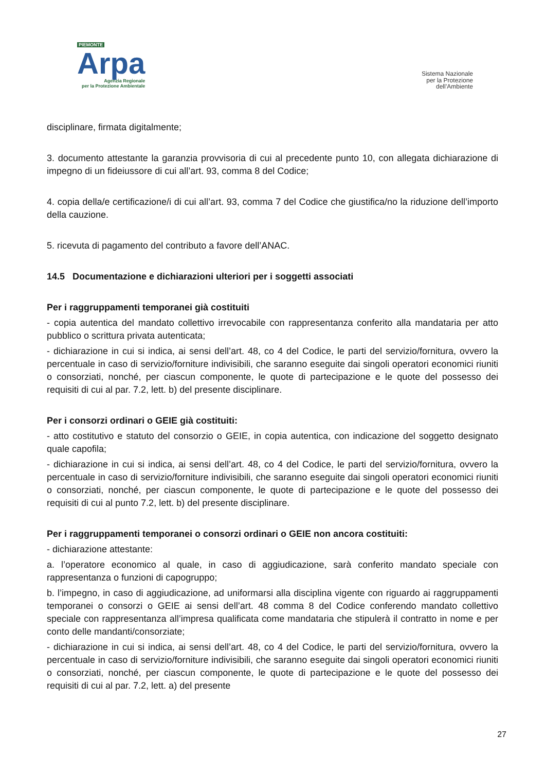PIEMONTE
Arpa
Agenzia Regionale
per la Protezione Ambientale
Sistema Nazionale
per la Protezione
dell’Ambiente
disciplinare, firmata digitalmente;
3. documento attestante la garanzia provvisoria di cui al precedente punto 10, con allegata dichiarazione di impegno di un fideiussore di cui all’art. 93, comma 8 del Codice;
4. copia della/e certificazione/i di cui all’art. 93, comma 7 del Codice che giustifica/no la riduzione dell’importo della cauzione.
5. ricevuta di pagamento del contributo a favore dell’ANAC.
14.5 Documentazione e dichiarazioni ulteriori per i soggetti associati
Per i raggruppamenti temporanei già costituiti
- copia autentica del mandato collettivo irrevocabile con rappresentanza conferito alla mandataria per atto pubblico o scrittura privata autenticata;
- dichiarazione in cui si indica, ai sensi dell’art. 48, co 4 del Codice, le parti del servizio/fornitura, ovvero la percentuale in caso di servizio/forniture indivisibili, che saranno eseguite dai singoli operatori economici riuniti o consorziati, nonché, per ciascun componente, le quote di partecipazione e le quote del possesso dei requisiti di cui al par. 7.2, lett. b) del presente disciplinare.
Per i consorzi ordinari o GEIE già costituiti:
- atto costitutivo e statuto del consorzio o GEIE, in copia autentica, con indicazione del soggetto designato quale capofila;
- dichiarazione in cui si indica, ai sensi dell’art. 48, co 4 del Codice, le parti del servizio/fornitura, ovvero la percentuale in caso di servizio/forniture indivisibili, che saranno eseguite dai singoli operatori economici riuniti o consorziati, nonché, per ciascun componente, le quote di partecipazione e le quote del possesso dei requisiti di cui al punto 7.2, lett. b) del presente disciplinare.
Per i raggruppamenti temporanei o consorzi ordinari o GEIE non ancora costituiti:
- dichiarazione attestante:
a. l’operatore economico al quale, in caso di aggiudicazione, sarà conferito mandato speciale con rappresentanza o funzioni di capogruppo;
b. l’impegno, in caso di aggiudicazione, ad uniformarsi alla disciplina vigente con riguardo ai raggruppamenti temporanei o consorzi o GEIE ai sensi dell’art. 48 comma 8 del Codice conferendo mandato collettivo speciale con rappresentanza all’impresa qualificata come mandataria che stipulerà il contratto in nome e per conto delle mandanti/consorziate;
- dichiarazione in cui si indica, ai sensi dell’art. 48, co 4 del Codice, le parti del servizio/fornitura, ovvero la percentuale in caso di servizio/forniture indivisibili, che saranno eseguite dai singoli operatori economici riuniti o consorziati, nonché, per ciascun componente, le quote di partecipazione e le quote del possesso dei requisiti di cui al par. 7.2, lett. a) del presente
27